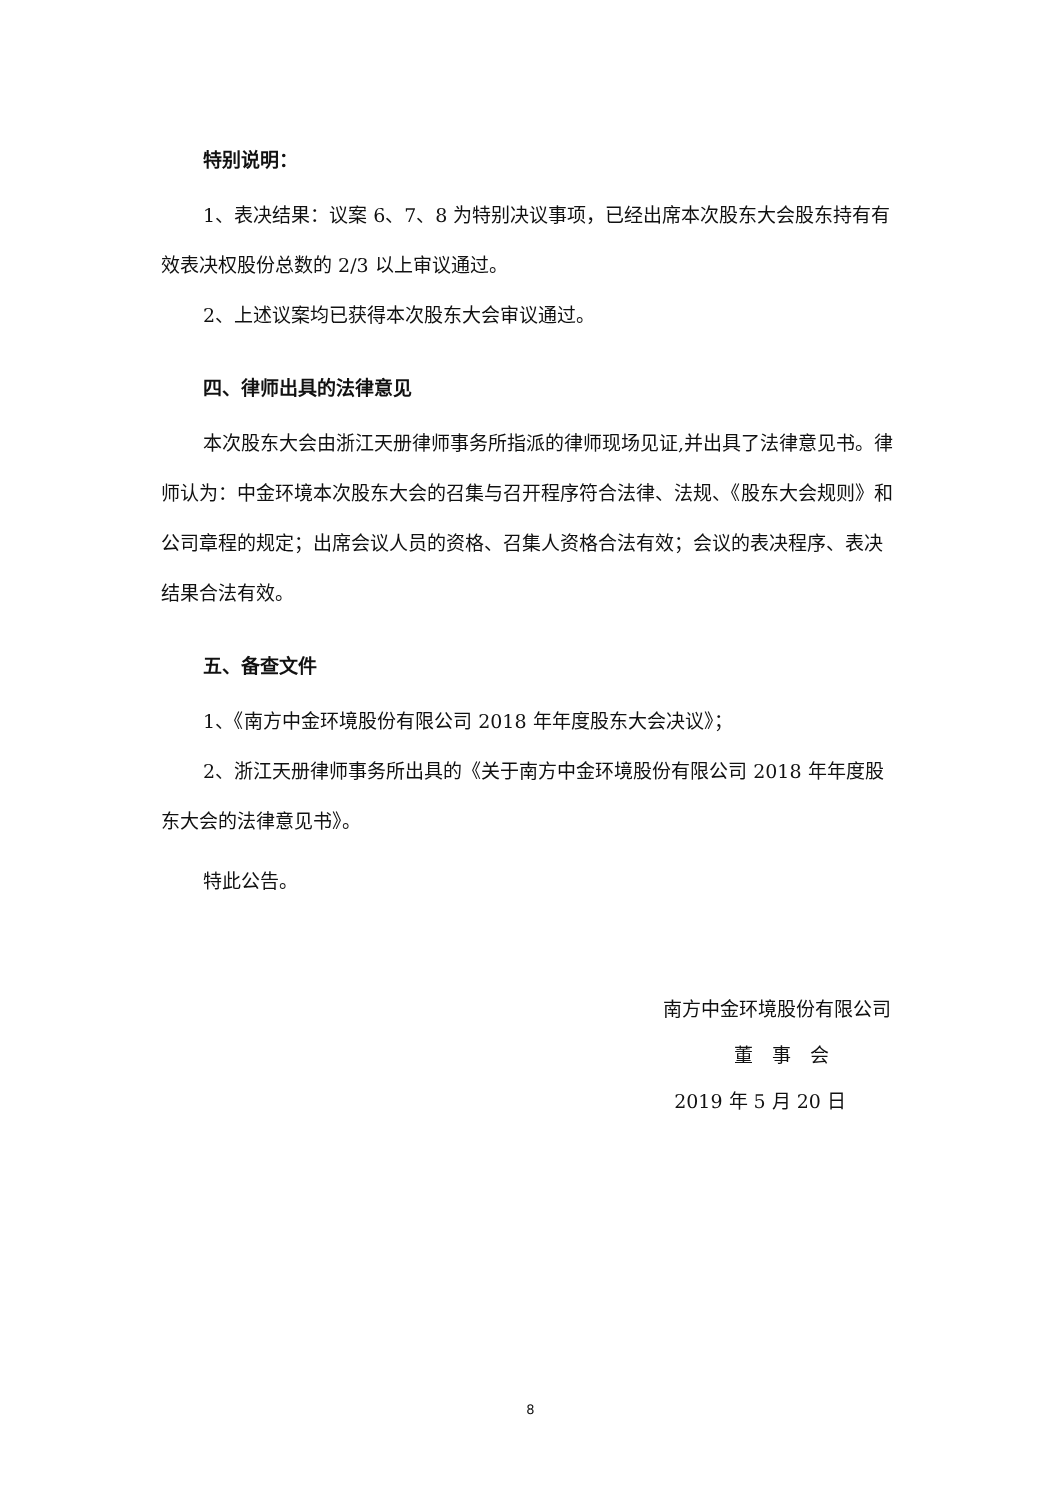特别说明：
1、表决结果：议案 6、7、8 为特别决议事项，已经出席本次股东大会股东持有有效表决权股份总数的 2/3 以上审议通过。
2、上述议案均已获得本次股东大会审议通过。
四、律师出具的法律意见
本次股东大会由浙江天册律师事务所指派的律师现场见证,并出具了法律意见书。律师认为：中金环境本次股东大会的召集与召开程序符合法律、法规、《股东大会规则》和公司章程的规定；出席会议人员的资格、召集人资格合法有效；会议的表决程序、表决结果合法有效。
五、备查文件
1、《南方中金环境股份有限公司 2018 年年度股东大会决议》；
2、浙江天册律师事务所出具的《关于南方中金环境股份有限公司 2018 年年度股东大会的法律意见书》。
特此公告。
南方中金环境股份有限公司
董　事　会
2019 年 5 月 20 日
8